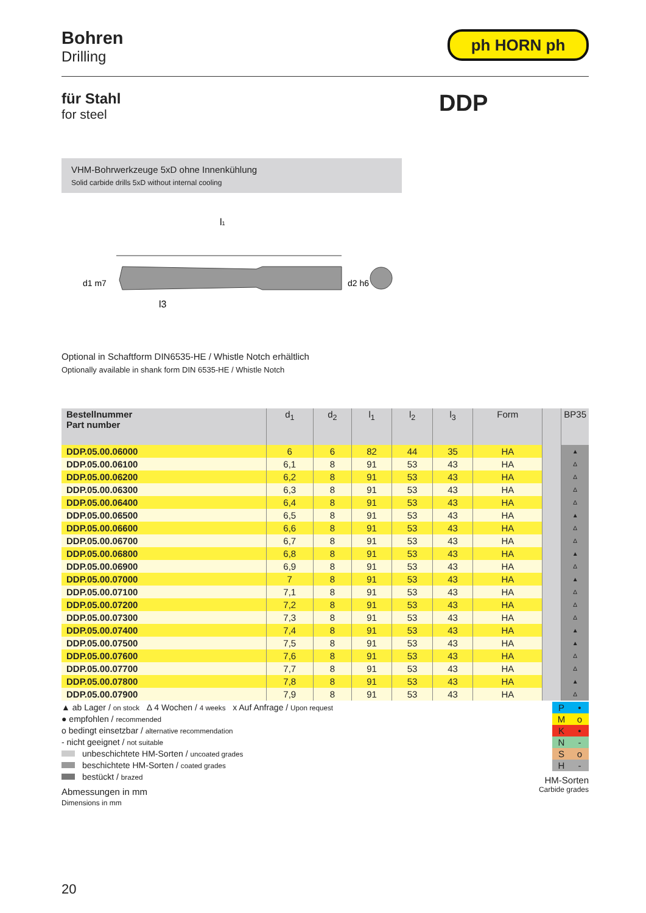Bohren
Drilling
ph HORN ph
für Stahl
for steel
DDP
VHM-Bohrwerkzeuge 5xD ohne Innenkühlung
Solid carbide drills 5xD without internal cooling
l1
d1 m7
d2 h6
l3
Optional in Schaftform DIN6535-HE / Whistle Notch erhältlich
Optionally available in shank form DIN 6535-HE / Whistle Notch
| Bestellnummer Part number | d<sub>1</sub> | d<sub>2</sub> | l<sub>1</sub> | l<sub>2</sub> | l<sub>3</sub> | Form | | BP35 |
| --- | --- | --- | --- | --- | --- | --- | --- | --- |
| DDP.05.00.06000 | 6 | 6 | 82 | 44 | 35 | HA | | ▲ |
| DDP.05.00.06100 | 6,1 | 8 | 91 | 53 | 43 | HA | | Δ |
| DDP.05.00.06200 | 6,2 | 8 | 91 | 53 | 43 | HA | | Δ |
| DDP.05.00.06300 | 6,3 | 8 | 91 | 53 | 43 | HA | | Δ |
| DDP.05.00.06400 | 6,4 | 8 | 91 | 53 | 43 | HA | | Δ |
| DDP.05.00.06500 | 6,5 | 8 | 91 | 53 | 43 | HA | | ▲ |
| DDP.05.00.06600 | 6,6 | 8 | 91 | 53 | 43 | HA | | Δ |
| DDP.05.00.06700 | 6,7 | 8 | 91 | 53 | 43 | HA | | Δ |
| DDP.05.00.06800 | 6,8 | 8 | 91 | 53 | 43 | HA | | ▲ |
| DDP.05.00.06900 | 6,9 | 8 | 91 | 53 | 43 | HA | | Δ |
| DDP.05.00.07000 | 7 | 8 | 91 | 53 | 43 | HA | | ▲ |
| DDP.05.00.07100 | 7,1 | 8 | 91 | 53 | 43 | HA | | Δ |
| DDP.05.00.07200 | 7,2 | 8 | 91 | 53 | 43 | HA | | Δ |
| DDP.05.00.07300 | 7,3 | 8 | 91 | 53 | 43 | HA | | Δ |
| DDP.05.00.07400 | 7,4 | 8 | 91 | 53 | 43 | HA | | ▲ |
| DDP.05.00.07500 | 7,5 | 8 | 91 | 53 | 43 | HA | | ▲ |
| DDP.05.00.07600 | 7,6 | 8 | 91 | 53 | 43 | HA | | Δ |
| DDP.05.00.07700 | 7,7 | 8 | 91 | 53 | 43 | HA | | Δ |
| DDP.05.00.07800 | 7,8 | 8 | 91 | 53 | 43 | HA | | ▲ |
| DDP.05.00.07900 | 7,9 | 8 | 91 | 53 | 43 | HA | | Δ |
▲ ab Lager / on stock Δ 4 Wochen / 4 weeks x Auf Anfrage / Upon request
● empfohlen / recommended
o bedingt einsetzbar / alternative recommendation
- nicht geeignet / not suitable
unbeschichtete HM-Sorten / uncoated grades
beschichtete HM-Sorten / coated grades
bestückt / brazed
Abmessungen in mm
Dimensions in mm
| P | • |
| M | o |
| K | • |
| N | - |
| S | o |
| H | - |
HM-Sorten
Carbide grades
20